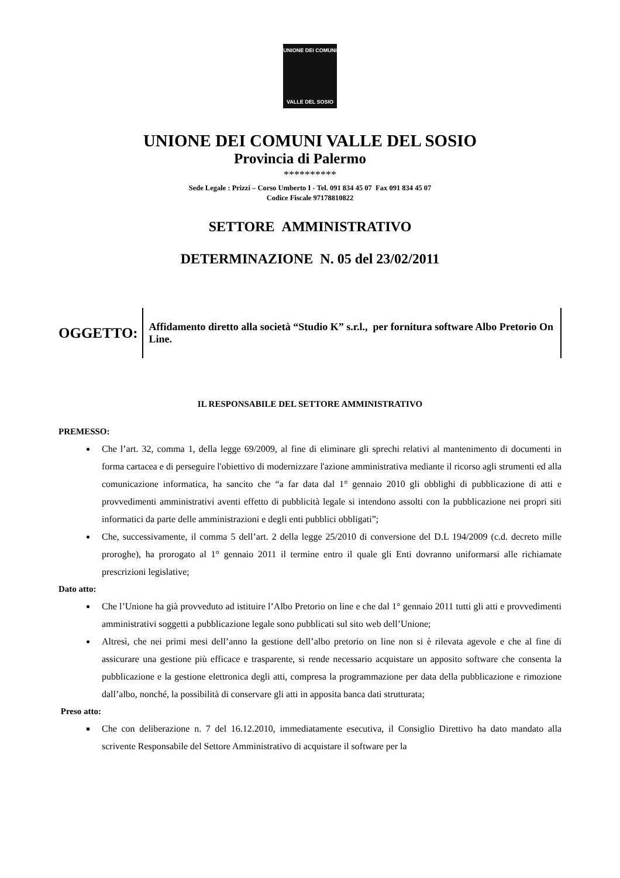UNIONE DEI COMUNI
VALLE DEL SOSIO
UNIONE DEI COMUNI VALLE DEL SOSIO
Provincia di Palermo
**********
Sede Legale : Prizzi – Corso Umberto I - Tel. 091 834 45 07 Fax 091 834 45 07
Codice Fiscale 97178810822
SETTORE AMMINISTRATIVO
DETERMINAZIONE N. 05 del 23/02/2011
OGGETTO:
Affidamento diretto alla società “Studio K” s.r.l., per fornitura software Albo Pretorio On Line.
IL RESPONSABILE DEL SETTORE AMMINISTRATIVO
PREMESSO:
Che l’art. 32, comma 1, della legge 69/2009, al fine di eliminare gli sprechi relativi al mantenimento di documenti in forma cartacea e di perseguire l'obiettivo di modernizzare l'azione amministrativa mediante il ricorso agli strumenti ed alla comunicazione informatica, ha sancito che “a far data dal 1° gennaio 2010 gli obblighi di pubblicazione di atti e provvedimenti amministrativi aventi effetto di pubblicità legale si intendono assolti con la pubblicazione nei propri siti informatici da parte delle amministrazioni e degli enti pubblici obbligati”;
Che, successivamente, il comma 5 dell’art. 2 della legge 25/2010 di conversione del D.L 194/2009 (c.d. decreto mille proroghe), ha prorogato al 1° gennaio 2011 il termine entro il quale gli Enti dovranno uniformarsi alle richiamate prescrizioni legislative;
Dato atto:
Che l’Unione ha già provveduto ad istituire l’Albo Pretorio on line e che dal 1° gennaio 2011 tutti gli atti e provvedimenti amministrativi soggetti a pubblicazione legale sono pubblicati sul sito web dell’Unione;
Altresì, che nei primi mesi dell’anno la gestione dell’albo pretorio on line non si è rilevata agevole e che al fine di assicurare una gestione più efficace e trasparente, si rende necessario acquistare un apposito software che consenta la pubblicazione e la gestione elettronica degli atti, compresa la programmazione per data della pubblicazione e rimozione dall’albo, nonché, la possibilità di conservare gli atti in apposita banca dati strutturata;
Preso atto:
Che con deliberazione n. 7 del 16.12.2010, immediatamente esecutiva, il Consiglio Direttivo ha dato mandato alla scrivente Responsabile del Settore Amministrativo di acquistare il software per la